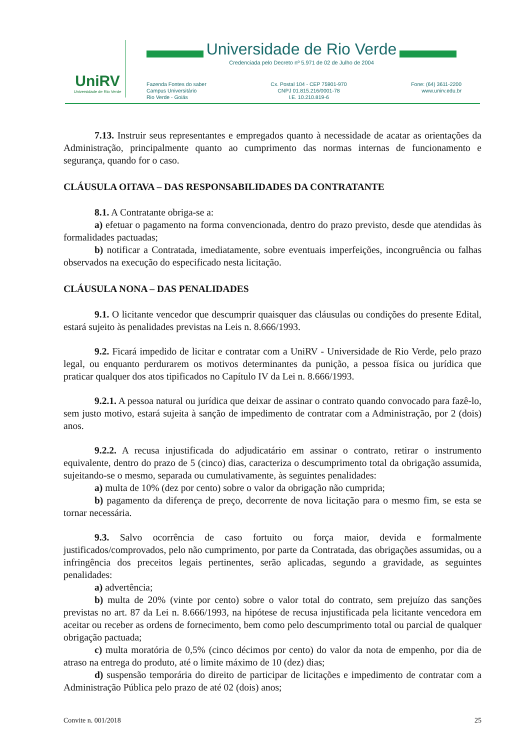UniRV
Universidade de Rio Verde
Universidade de Rio Verde
Credenciada pelo Decreto nº 5.971 de 02 de Julho de 2004
Fazenda Fontes do saber
Campus Universitário
Rio Verde - Goiás
Cx. Postal 104 - CEP 75901-970
CNPJ 01.815.216/0001-78
I.E. 10.210.819-6
Fone: (64) 3611-2200
www.unirv.edu.br
7.13. Instruir seus representantes e empregados quanto à necessidade de acatar as orientações da Administração, principalmente quanto ao cumprimento das normas internas de funcionamento e segurança, quando for o caso.
CLÁUSULA OITAVA – DAS RESPONSABILIDADES DA CONTRATANTE
8.1. A Contratante obriga-se a:
a) efetuar o pagamento na forma convencionada, dentro do prazo previsto, desde que atendidas às formalidades pactuadas;
b) notificar a Contratada, imediatamente, sobre eventuais imperfeições, incongruência ou falhas observados na execução do especificado nesta licitação.
CLÁUSULA NONA – DAS PENALIDADES
9.1. O licitante vencedor que descumprir quaisquer das cláusulas ou condições do presente Edital, estará sujeito às penalidades previstas na Leis n. 8.666/1993.
9.2. Ficará impedido de licitar e contratar com a UniRV - Universidade de Rio Verde, pelo prazo legal, ou enquanto perdurarem os motivos determinantes da punição, a pessoa física ou jurídica que praticar qualquer dos atos tipificados no Capítulo IV da Lei n. 8.666/1993.
9.2.1. A pessoa natural ou jurídica que deixar de assinar o contrato quando convocado para fazê-lo, sem justo motivo, estará sujeita à sanção de impedimento de contratar com a Administração, por 2 (dois) anos.
9.2.2. A recusa injustificada do adjudicatário em assinar o contrato, retirar o instrumento equivalente, dentro do prazo de 5 (cinco) dias, caracteriza o descumprimento total da obrigação assumida, sujeitando-se o mesmo, separada ou cumulativamente, às seguintes penalidades:
a) multa de 10% (dez por cento) sobre o valor da obrigação não cumprida;
b) pagamento da diferença de preço, decorrente de nova licitação para o mesmo fim, se esta se tornar necessária.
9.3. Salvo ocorrência de caso fortuito ou força maior, devida e formalmente justificados/comprovados, pelo não cumprimento, por parte da Contratada, das obrigações assumidas, ou a infringência dos preceitos legais pertinentes, serão aplicadas, segundo a gravidade, as seguintes penalidades:
a) advertência;
b) multa de 20% (vinte por cento) sobre o valor total do contrato, sem prejuízo das sanções previstas no art. 87 da Lei n. 8.666/1993, na hipótese de recusa injustificada pela licitante vencedora em aceitar ou receber as ordens de fornecimento, bem como pelo descumprimento total ou parcial de qualquer obrigação pactuada;
c) multa moratória de 0,5% (cinco décimos por cento) do valor da nota de empenho, por dia de atraso na entrega do produto, até o limite máximo de 10 (dez) dias;
d) suspensão temporária do direito de participar de licitações e impedimento de contratar com a Administração Pública pelo prazo de até 02 (dois) anos;
Convite n. 001/2018 25